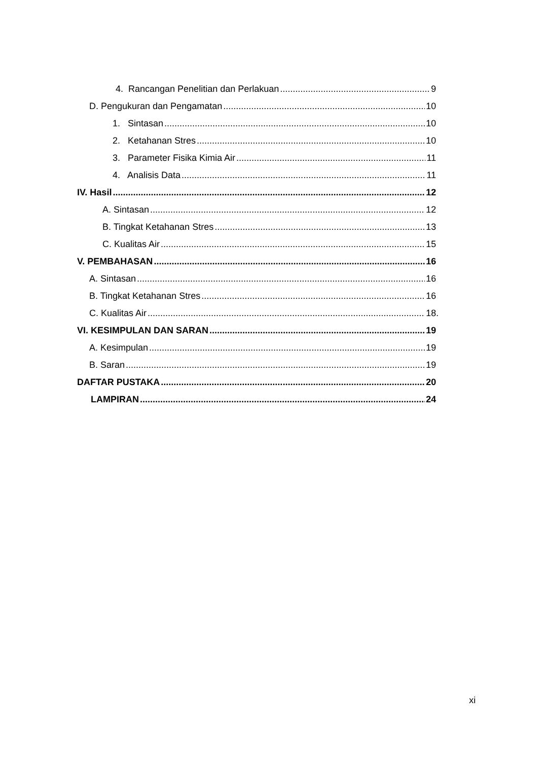4. Rancangan Penelitian dan Perlakuan 9
D. Pengukuran dan Pengamatan 10
1. Sintasan 10
2. Ketahanan Stres 10
3. Parameter Fisika Kimia Air 11
4. Analisis Data 11
IV. Hasil 12
A. Sintasan 12
B. Tingkat Ketahanan Stres 13
C. Kualitas Air 15
V. PEMBAHASAN 16
A. Sintasan 16
B. Tingkat Ketahanan Stres 16
C. Kualitas Air 18.
VI. KESIMPULAN DAN SARAN 19
A. Kesimpulan 19
B. Saran 19
DAFTAR PUSTAKA 20
LAMPIRAN 24
xi